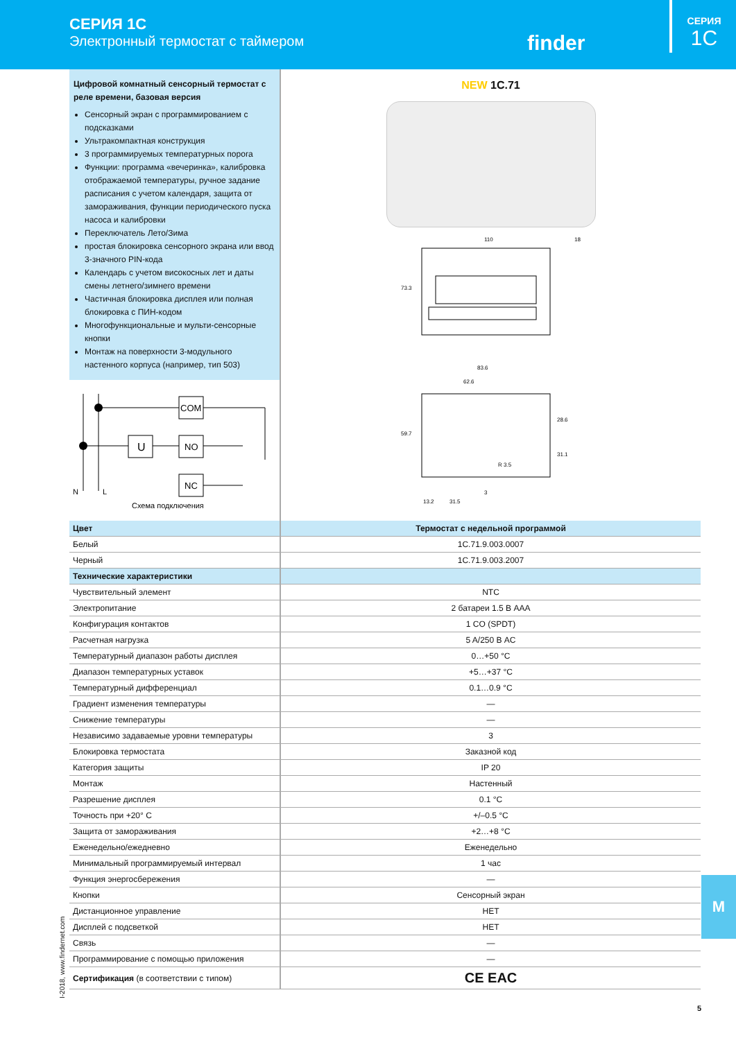СЕРИЯ 1C
Электронный термостат с таймером
finder
СЕРИЯ
1C
Цифровой комнатный сенсорный термостат с реле времени, базовая версия
Сенсорный экран с программированием с подсказками
Ультракомпактная конструкция
3 программируемых температурных порога
Функции: программа «вечеринка», калибровка отображаемой температуры, ручное задание расписания с учетом календаря, защита от замораживания, функции периодического пуска насоса и калибровки
Переключатель Лето/Зима
простая блокировка сенсорного экрана или ввод 3-значного PIN-кода
Календарь с учетом високосных лет и даты смены летнего/зимнего времени
Частичная блокировка дисплея или полная блокировка с ПИН-кодом
Многофункциональные и мульти-сенсорные кнопки
Монтаж на поверхности 3-модульного настенного корпуса (например, тип 503)
N
L
COM
U
NO
NC
Схема подключения
NEW 1C.71
110
18
73.3
83.6
62.6
59.7
28.6
31.1
R 3.5
3
13.2
31.5
| Цвет | Термостат с недельной программой |
| --- | --- |
| Белый | 1C.71.9.003.0007 |
| Черный | 1C.71.9.003.2007 |
| Технические характеристики | |
| Чувствительный элемент | NTC |
| Электропитание | 2 батареи 1.5 В AAA |
| Конфигурация контактов | 1 CO (SPDT) |
| Расчетная нагрузка | 5 A/250 В AC |
| Температурный диапазон работы дисплея | 0…+50 °C |
| Диапазон температурных уставок | +5…+37 °C |
| Температурный дифференциал | 0.1…0.9 °C |
| Градиент изменения температуры | — |
| Снижение температуры | — |
| Независимо задаваемые уровни температуры | 3 |
| Блокировка термостата | Заказной код |
| Категория защиты | IP 20 |
| Монтаж | Настенный |
| Разрешение дисплея | 0.1 °C |
| Точность при +20° C | +/–0.5 °C |
| Защита от замораживания | +2…+8 °C |
| Еженедельно/ежедневно | Еженедельно |
| Минимальный программируемый интервал | 1 час |
| Функция энергосбережения | — |
| Кнопки | Сенсорный экран |
| Дистанционное управление | НЕТ |
| Дисплей с подсветкой | НЕТ |
| Связь | — |
| Программирование с помощью приложения | — |
| Сертификация (в соответствии с типом) | CE EAC |
M
I-2018, www.findernet.com
5